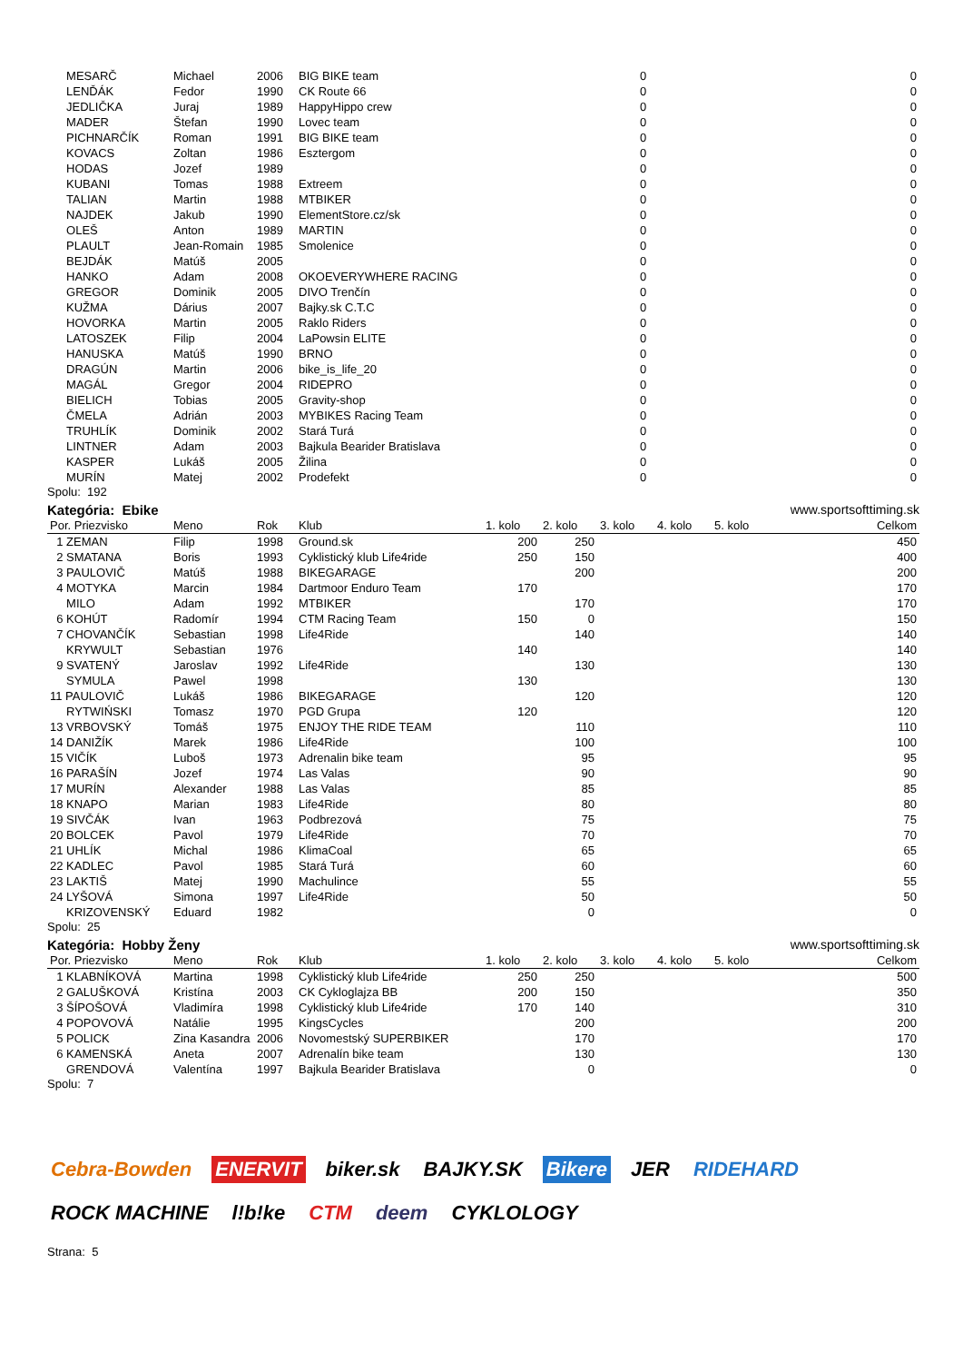| MESARČ | Michael | 2006 | BIG BIKE team | | 0 | | | | 0 |
| LENĎÁK | Fedor | 1990 | CK Route 66 | | 0 | | | | 0 |
| JEDLIČKA | Juraj | 1989 | HappyHippo crew | | 0 | | | | 0 |
| MADER | Štefan | 1990 | Lovec team | | 0 | | | | 0 |
| PICHNARČÍK | Roman | 1991 | BIG BIKE team | | 0 | | | | 0 |
| KOVACS | Zoltan | 1986 | Esztergom | | 0 | | | | 0 |
| HODAS | Jozef | 1989 | | | 0 | | | | 0 |
| KUBANI | Tomas | 1988 | Extreem | | 0 | | | | 0 |
| TALIAN | Martin | 1988 | MTBIKER | | 0 | | | | 0 |
| NAJDEK | Jakub | 1990 | ElementStore.cz/sk | | 0 | | | | 0 |
| OLEŠ | Anton | 1989 | MARTIN | | 0 | | | | 0 |
| PLAULT | Jean-Romain | 1985 | Smolenice | | 0 | | | | 0 |
| BEJDÁK | Matúš | 2005 | | | 0 | | | | 0 |
| HANKO | Adam | 2008 | OKOEVERYWHERE RACING | | 0 | | | | 0 |
| GREGOR | Dominik | 2005 | DIVO Trenčín | | 0 | | | | 0 |
| KUŽMA | Dárius | 2007 | Bajky.sk C.T.C | | 0 | | | | 0 |
| HOVORKA | Martin | 2005 | Raklo Riders | | 0 | | | | 0 |
| LATOSZEK | Filip | 2004 | LaPowsin ELITE | | 0 | | | | 0 |
| HANUSKA | Matúš | 1990 | BRNO | | 0 | | | | 0 |
| DRAGÚN | Martin | 2006 | bike_is_life_20 | | 0 | | | | 0 |
| MAGÁL | Gregor | 2004 | RIDEPRO | | 0 | | | | 0 |
| BIELICH | Tobias | 2005 | Gravity-shop | | 0 | | | | 0 |
| ČMELA | Adrián | 2003 | MYBIKES Racing Team | | 0 | | | | 0 |
| TRUHLÍK | Dominik | 2002 | Stará Turá | | 0 | | | | 0 |
| LINTNER | Adam | 2003 | Bajkula Bearider Bratislava | | 0 | | | | 0 |
| KASPER | Lukáš | 2005 | Žilina | | 0 | | | | 0 |
| MURÍN | Matej | 2002 | Prodefekt | | 0 | | | | 0 |
Spolu: 192
Kategória: Ebike www.sportsofttiming.sk
| Por. Priezvisko | Meno | Rok | Klub | 1. kolo | 2. kolo | 3. kolo | 4. kolo | 5. kolo | Celkom |
| --- | --- | --- | --- | --- | --- | --- | --- | --- | --- |
| 1 ZEMAN | Filip | 1998 | Ground.sk | 200 | 250 | | | | 450 |
| 2 SMATANA | Boris | 1993 | Cyklistický klub Life4ride | 250 | 150 | | | | 400 |
| 3 PAULOVIČ | Matúš | 1988 | BIKEGARAGE | | 200 | | | | 200 |
| 4 MOTYKA | Marcin | 1984 | Dartmoor Enduro Team | 170 | | | | | 170 |
| MILO | Adam | 1992 | MTBIKER | | 170 | | | | 170 |
| 6 KOHÚT | Radomír | 1994 | CTM Racing Team | 150 | 0 | | | | 150 |
| 7 CHOVANČÍK | Sebastian | 1998 | Life4Ride | | 140 | | | | 140 |
| KRYWULT | Sebastian | 1976 | | 140 | | | | | 140 |
| 9 SVATENÝ | Jaroslav | 1992 | Life4Ride | | 130 | | | | 130 |
| SYMULA | Pawel | 1998 | | 130 | | | | | 130 |
| 11 PAULOVIČ | Lukáš | 1986 | BIKEGARAGE | | 120 | | | | 120 |
| RYTWIŃSKI | Tomasz | 1970 | PGD Grupa | 120 | | | | | 120 |
| 13 VRBOVSKÝ | Tomáš | 1975 | ENJOY THE RIDE TEAM | | 110 | | | | 110 |
| 14 DANIŽÍK | Marek | 1986 | Life4Ride | | 100 | | | | 100 |
| 15 VIČÍK | Luboš | 1973 | Adrenalin bike team | | 95 | | | | 95 |
| 16 PARAŠÍN | Jozef | 1974 | Las Valas | | 90 | | | | 90 |
| 17 MURÍN | Alexander | 1988 | Las Valas | | 85 | | | | 85 |
| 18 KNAPO | Marian | 1983 | Life4Ride | | 80 | | | | 80 |
| 19 SIVČÁK | Ivan | 1963 | Podbrezová | | 75 | | | | 75 |
| 20 BOLCEK | Pavol | 1979 | Life4Ride | | 70 | | | | 70 |
| 21 UHLÍK | Michal | 1986 | KlimaCoal | | 65 | | | | 65 |
| 22 KADLEC | Pavol | 1985 | Stará Turá | | 60 | | | | 60 |
| 23 LAKTIŠ | Matej | 1990 | Machulince | | 55 | | | | 55 |
| 24 LYŠOVÁ | Simona | 1997 | Life4Ride | | 50 | | | | 50 |
| KRIZOVENSKÝ | Eduard | 1982 | | | 0 | | | | 0 |
Spolu: 25
Kategória: Hobby Ženy www.sportsofttiming.sk
| Por. Priezvisko | Meno | Rok | Klub | 1. kolo | 2. kolo | 3. kolo | 4. kolo | 5. kolo | Celkom |
| --- | --- | --- | --- | --- | --- | --- | --- | --- | --- |
| 1 KLABNÍKOVÁ | Martina | 1998 | Cyklistický klub Life4ride | 250 | 250 | | | | 500 |
| 2 GALUŠKOVÁ | Kristína | 2003 | CK Cykloglajza BB | 200 | 150 | | | | 350 |
| 3 ŠÍPOŠOVÁ | Vladimíra | 1998 | Cyklistický klub Life4ride | 170 | 140 | | | | 310 |
| 4 POPOVOVÁ | Natálie | 1995 | KingsCycles | | 200 | | | | 200 |
| 5 POLICK | Zina Kasandra | 2006 | Novomestský SUPERBIKER | | 170 | | | | 170 |
| 6 KAMENSKÁ | Aneta | 2007 | Adrenalín bike team | | 130 | | | | 130 |
| GRENDOVÁ | Valentína | 1997 | Bajkula Bearider Bratislava | | 0 | | | | 0 |
Spolu: 7
Cebra-Bowden ENERVIT biker.sk BAJKY.SK Bikere JER RIDEHARD ROCK MACHINE l!b!ke CTM deem CYKLOLOGY
Strana: 5